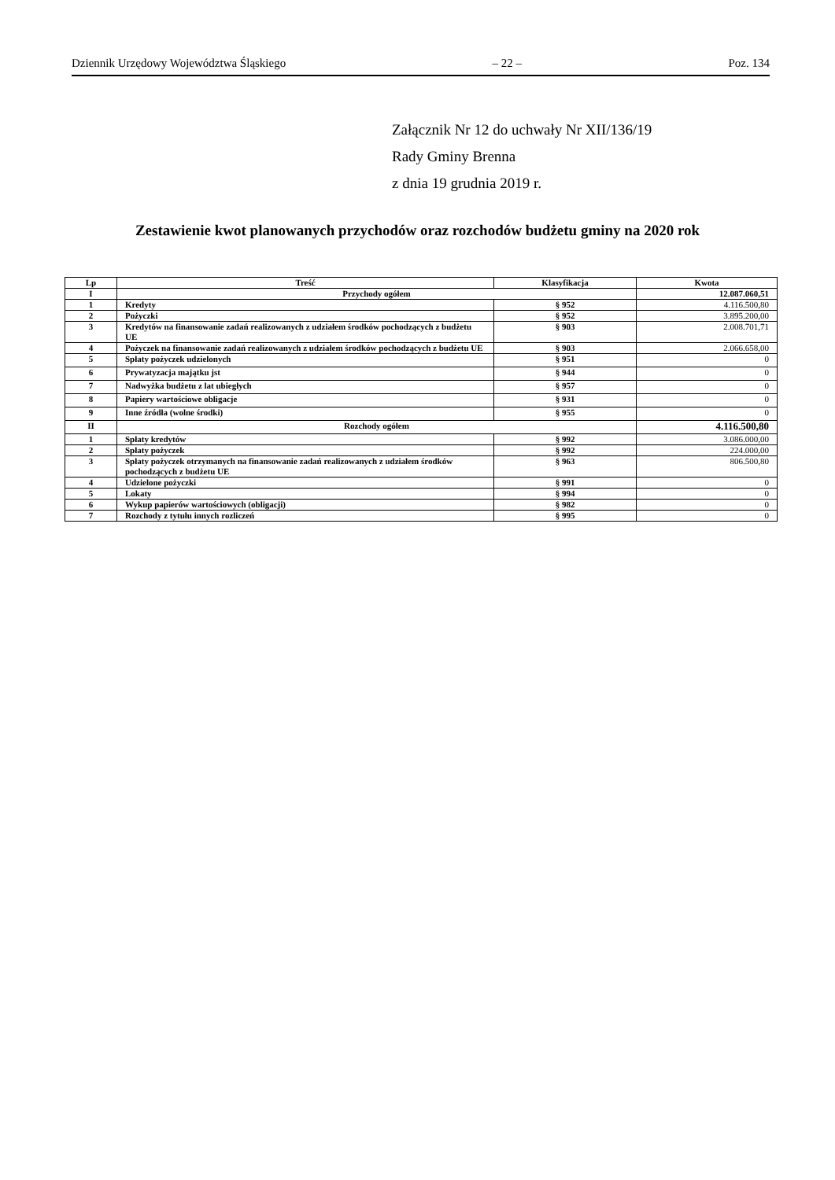Dziennik Urzędowy Województwa Śląskiego – 22 – Poz. 134
Załącznik Nr 12 do uchwały Nr XII/136/19
Rady Gminy Brenna
z dnia 19 grudnia 2019 r.
Zestawienie kwot planowanych przychodów oraz rozchodów budżetu gminy na 2020 rok
| Lp | Treść | Klasyfikacja | Kwota |
| --- | --- | --- | --- |
| I | Przychody ogółem | | 12.087.060,51 |
| 1 | Kredyty | § 952 | 4.116.500,80 |
| 2 | Pożyczki | § 952 | 3.895.200,00 |
| 3 | Kredytów na finansowanie zadań realizowanych z udziałem środków pochodzących z budżetu UE | § 903 | 2.008.701,71 |
| 4 | Pożyczek na finansowanie zadań realizowanych z udziałem środków pochodzących z budżetu UE | § 903 | 2.066.658,00 |
| 5 | Spłaty pożyczek udzielonych | § 951 | 0 |
| 6 | Prywatyzacja majątku jst | § 944 | 0 |
| 7 | Nadwyżka budżetu z lat ubiegłych | § 957 | 0 |
| 8 | Papiery wartościowe obligacje | § 931 | 0 |
| 9 | Inne źródła (wolne środki) | § 955 | 0 |
| II | Rozchody ogółem | | 4.116.500,80 |
| 1 | Spłaty kredytów | § 992 | 3.086.000,00 |
| 2 | Spłaty pożyczek | § 992 | 224.000,00 |
| 3 | Spłaty pożyczek otrzymanych na finansowanie zadań realizowanych z udziałem środków pochodzących z budżetu UE | § 963 | 806.500,80 |
| 4 | Udzielone pożyczki | § 991 | 0 |
| 5 | Lokaty | § 994 | 0 |
| 6 | Wykup papierów wartościowych (obligacji) | § 982 | 0 |
| 7 | Rozchody z tytułu innych rozliczeń | § 995 | 0 |